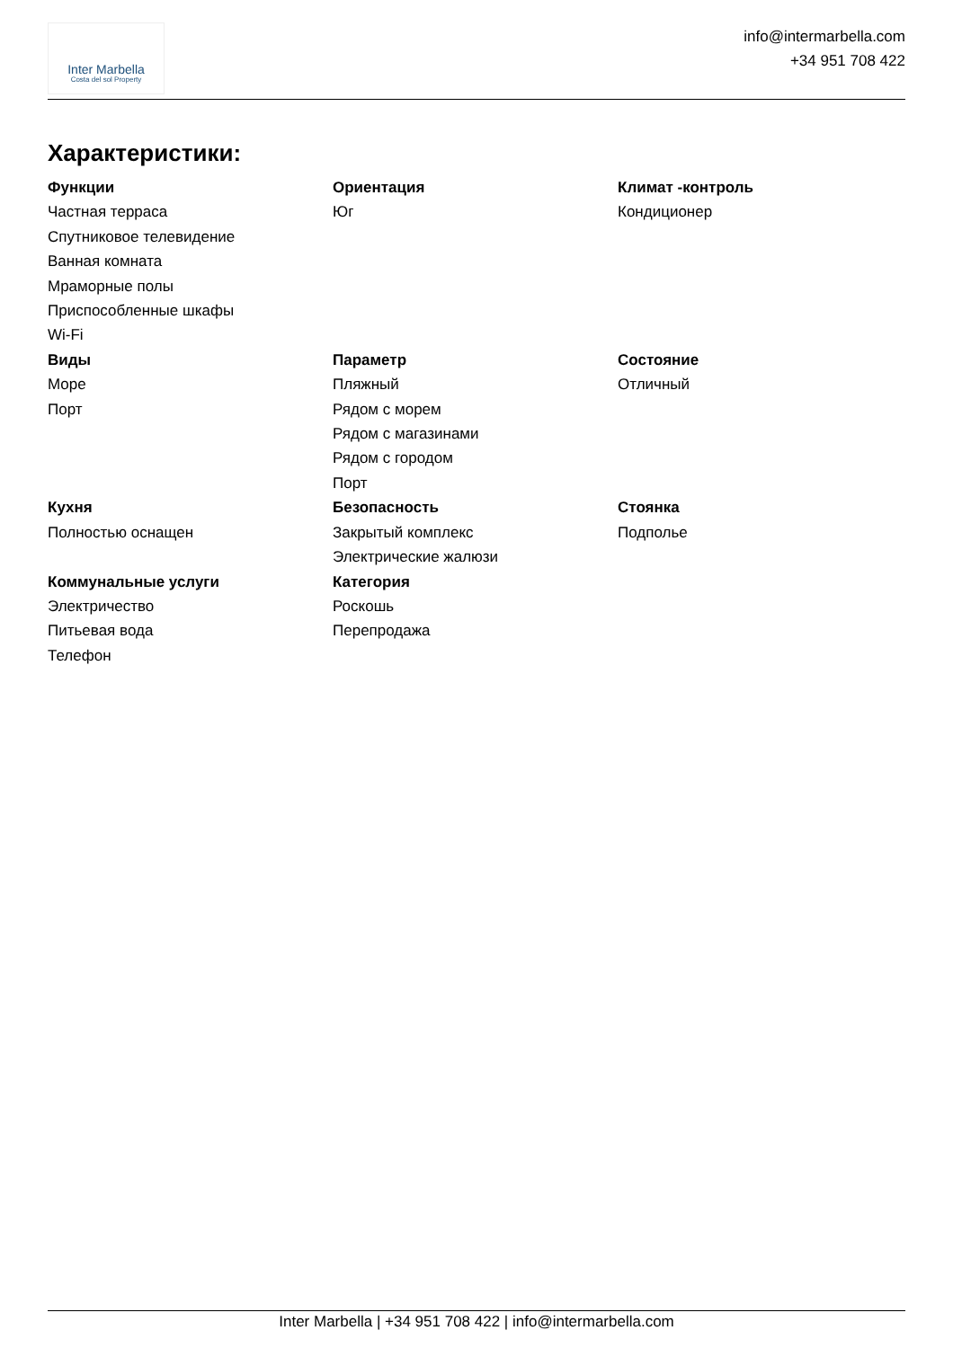Inter Marbella
Costa del sol Property
info@intermarbella.com
+34 951 708 422
Характеристики:
Функции
Частная терраса
Спутниковое телевидение
Ванная комната
Мраморные полы
Приспособленные шкафы
Wi-Fi
Ориентация
Юг
Климат -контроль
Кондиционер
Виды
Море
Порт
Параметр
Пляжный
Рядом с морем
Рядом с магазинами
Рядом с городом
Порт
Состояние
Отличный
Кухня
Полностью оснащен
Безопасность
Закрытый комплекс
Электрические жалюзи
Стоянка
Подполье
Коммунальные услуги
Электричество
Питьевая вода
Телефон
Категория
Роскошь
Перепродажа
Inter Marbella | +34 951 708 422 | info@intermarbella.com